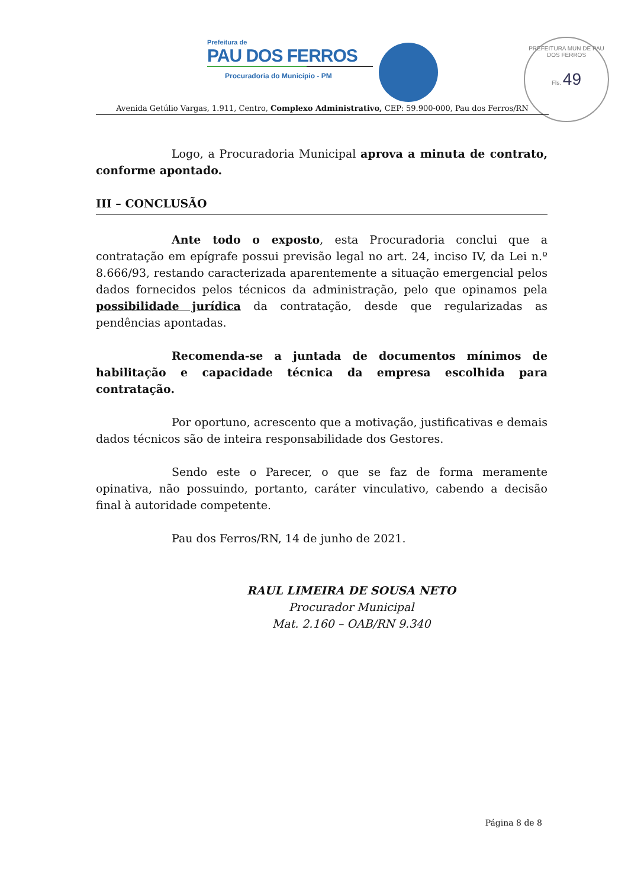Prefeitura de
PAU DOS FERROS
Procuradoria do Município - PM
PREFEITURA MUN DE PAU DOS FERROS
Fls. 49
Avenida Getúlio Vargas, 1.911, Centro, Complexo Administrativo, CEP: 59.900-000, Pau dos Ferros/RN
Logo, a Procuradoria Municipal aprova a minuta de contrato, conforme apontado.
III – CONCLUSÃO
Ante todo o exposto, esta Procuradoria conclui que a contratação em epígrafe possui previsão legal no art. 24, inciso IV, da Lei n.º 8.666/93, restando caracterizada aparentemente a situação emergencial pelos dados fornecidos pelos técnicos da administração, pelo que opinamos pela possibilidade jurídica da contratação, desde que regularizadas as pendências apontadas.
Recomenda-se a juntada de documentos mínimos de habilitação e capacidade técnica da empresa escolhida para contratação.
Por oportuno, acrescento que a motivação, justificativas e demais dados técnicos são de inteira responsabilidade dos Gestores.
Sendo este o Parecer, o que se faz de forma meramente opinativa, não possuindo, portanto, caráter vinculativo, cabendo a decisão final à autoridade competente.
Pau dos Ferros/RN, 14 de junho de 2021.
RAUL LIMEIRA DE SOUSA NETO
Procurador Municipal
Mat. 2.160 – OAB/RN 9.340
Página 8 de 8